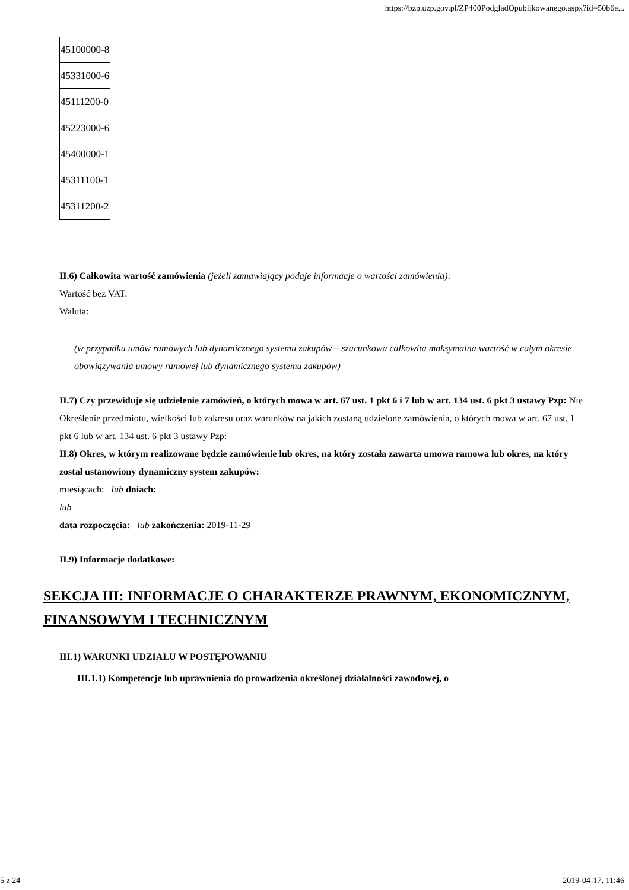https://bzp.uzp.gov.pl/ZP400PodgladOpublikowanego.aspx?id=50b6e...
| 45100000-8 |
| 45331000-6 |
| 45111200-0 |
| 45223000-6 |
| 45400000-1 |
| 45311100-1 |
| 45311200-2 |
II.6) Całkowita wartość zamówienia (jeżeli zamawiający podaje informacje o wartości zamówienia):
Wartość bez VAT:
Waluta:
(w przypadku umów ramowych lub dynamicznego systemu zakupów – szacunkowa całkowita maksymalna wartość w całym okresie obowiązywania umowy ramowej lub dynamicznego systemu zakupów)
II.7) Czy przewiduje się udzielenie zamówień, o których mowa w art. 67 ust. 1 pkt 6 i 7 lub w art. 134 ust. 6 pkt 3 ustawy Pzp: Nie
Określenie przedmiotu, wielkości lub zakresu oraz warunków na jakich zostaną udzielone zamówienia, o których mowa w art. 67 ust. 1 pkt 6 lub w art. 134 ust. 6 pkt 3 ustawy Pzp:
II.8) Okres, w którym realizowane będzie zamówienie lub okres, na który została zawarta umowa ramowa lub okres, na który został ustanowiony dynamiczny system zakupów:
miesiącach: lub dniach:
lub
data rozpoczęcia: lub zakończenia: 2019-11-29
II.9) Informacje dodatkowe:
SEKCJA III: INFORMACJE O CHARAKTERZE PRAWNYM, EKONOMICZNYM, FINANSOWYM I TECHNICZNYM
III.1) WARUNKI UDZIAŁU W POSTĘPOWANIU
III.1.1) Kompetencje lub uprawnienia do prowadzenia określonej działalności zawodowej, o
5 z 24 2019-04-17, 11:46